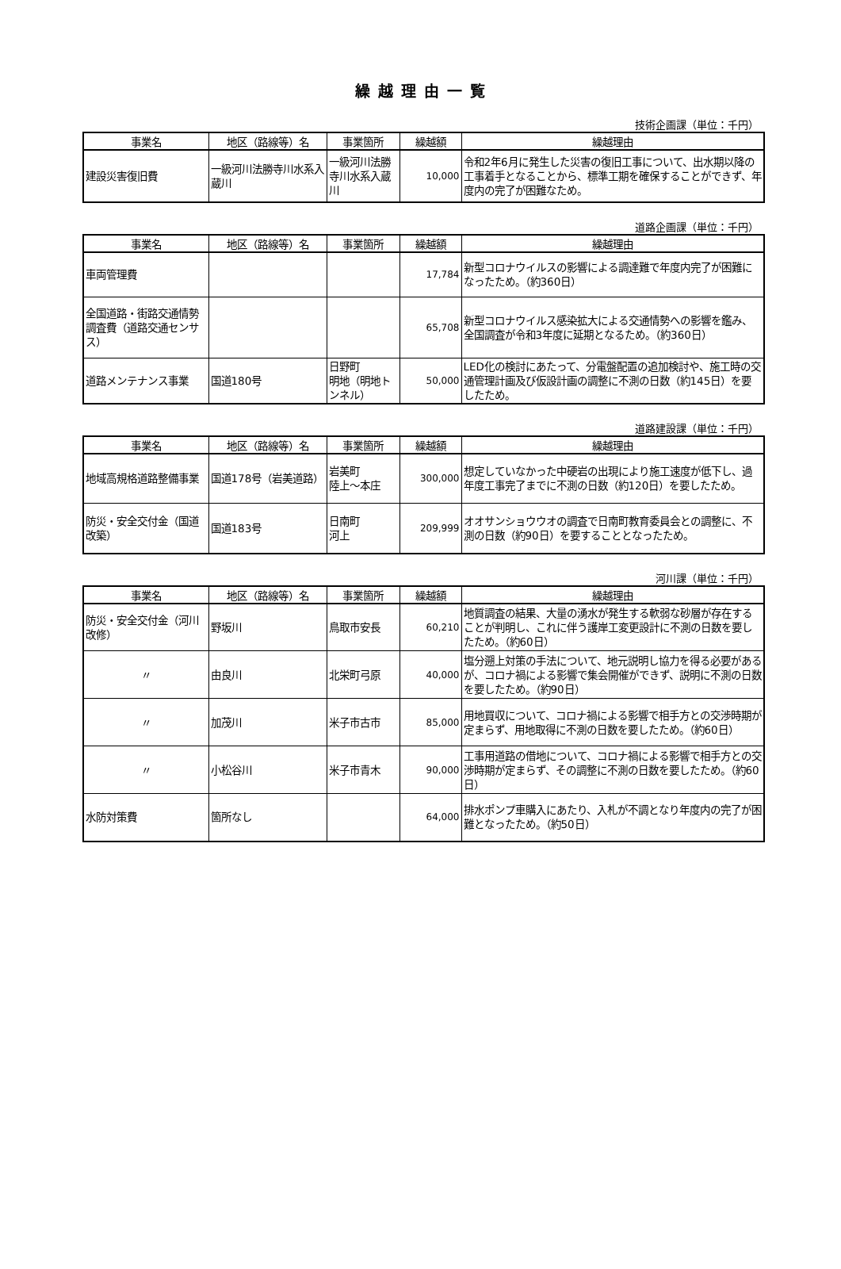繰越理由一覧
技術企画課（単位：千円）
| 事業名 | 地区（路線等）名 | 事業箇所 | 繰越額 | 繰越理由 |
| --- | --- | --- | --- | --- |
| 建設災害復旧費 | 一級河川法勝寺川水系入蔵川 | 一級河川法勝寺川水系入蔵川 | 10,000 | 令和2年6月に発生した災害の復旧工事について、出水期以降の工事着手となることから、標準工期を確保することができず、年度内の完了が困難なため。 |
道路企画課（単位：千円）
| 事業名 | 地区（路線等）名 | 事業箇所 | 繰越額 | 繰越理由 |
| --- | --- | --- | --- | --- |
| 車両管理費 | | | 17,784 | 新型コロナウイルスの影響による調達難で年度内完了が困難になったため。（約360日） |
| 全国道路・街路交通情勢調査費（道路交通センサス） | | | 65,708 | 新型コロナウイルス感染拡大による交通情勢への影響を鑑み、全国調査が令和3年度に延期となるため。（約360日） |
| 道路メンテナンス事業 | 国道180号 | 日野町 明地（明地トンネル） | 50,000 | LED化の検討にあたって、分電盤配置の追加検討や、施工時の交通管理計画及び仮設計画の調整に不測の日数（約145日）を要したため。 |
道路建設課（単位：千円）
| 事業名 | 地区（路線等）名 | 事業箇所 | 繰越額 | 繰越理由 |
| --- | --- | --- | --- | --- |
| 地域高規格道路整備事業 | 国道178号（岩美道路） | 岩美町 陸上～本庄 | 300,000 | 想定していなかった中硬岩の出現により施工速度が低下し、過年度工事完了までに不測の日数（約120日）を要したため。 |
| 防災・安全交付金（国道改築） | 国道183号 | 日南町 河上 | 209,999 | オオサンショウウオの調査で日南町教育委員会との調整に、不測の日数（約90日）を要することとなったため。 |
河川課（単位：千円）
| 事業名 | 地区（路線等）名 | 事業箇所 | 繰越額 | 繰越理由 |
| --- | --- | --- | --- | --- |
| 防災・安全交付金（河川改修） | 野坂川 | 鳥取市安長 | 60,210 | 地質調査の結果、大量の湧水が発生する軟弱な砂層が存在することが判明し、これに伴う護岸工変更設計に不測の日数を要したため。（約60日） |
| 〃 | 由良川 | 北栄町弓原 | 40,000 | 塩分遡上対策の手法について、地元説明し協力を得る必要があるが、コロナ禍による影響で集会開催ができず、説明に不測の日数を要したため。（約90日） |
| 〃 | 加茂川 | 米子市古市 | 85,000 | 用地買収について、コロナ禍による影響で相手方との交渉時期が定まらず、用地取得に不測の日数を要したため。（約60日） |
| 〃 | 小松谷川 | 米子市青木 | 90,000 | 工事用道路の借地について、コロナ禍による影響で相手方との交渉時期が定まらず、その調整に不測の日数を要したため。（約60日） |
| 水防対策費 | 箇所なし | | 64,000 | 排水ポンプ車購入にあたり、入札が不調となり年度内の完了が困難となったため。（約50日） |